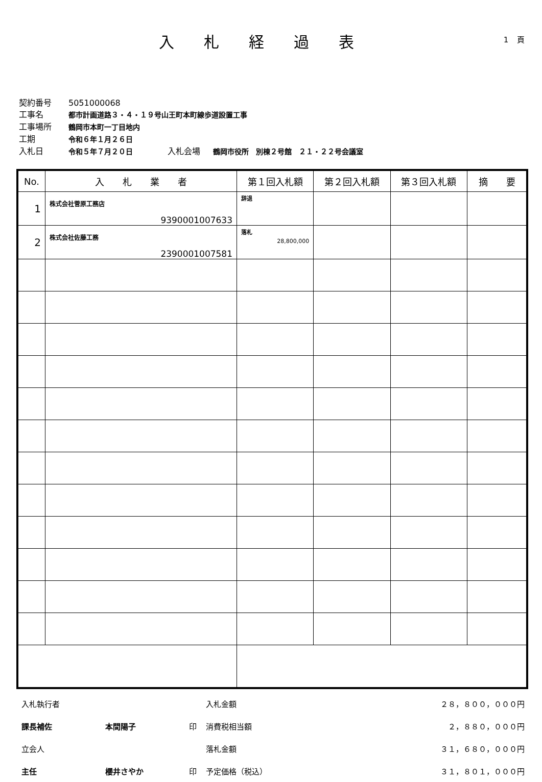入札経過表 1 頁
契約番号 5051000068
工事名 都市計画道路３・４・１９号山王町本町線歩道設置工事
工事場所 鶴岡市本町一丁目地内
工期 令和６年１月２６日
入札日 令和５年７月２０日 入札会場 鶴岡市役所　別棟２号館　２１・２２号会議室
| No. | 入 札 業 者 | 第１回入札額 | 第２回入札額 | 第３回入札額 | 摘 要 |
| --- | --- | --- | --- | --- | --- |
| 1 | 株式会社菅原工務店 9390001007633 | 辞退 | | | |
| 2 | 株式会社佐藤工務 2390001007581 | 落札 28,800,000 | | | |
| 入札執行者 | | | 入札金額 | ２８，８００，０００円 |
| 課長補佐 | 本間陽子 | 印 | 消費税相当額 | ２，８８０，０００円 |
| 立会人 | | | 落札金額 | ３１，６８０，０００円 |
| 主任 | 櫻井さやか | 印 | 予定価格（税込） | ３１，８０１，０００円 |